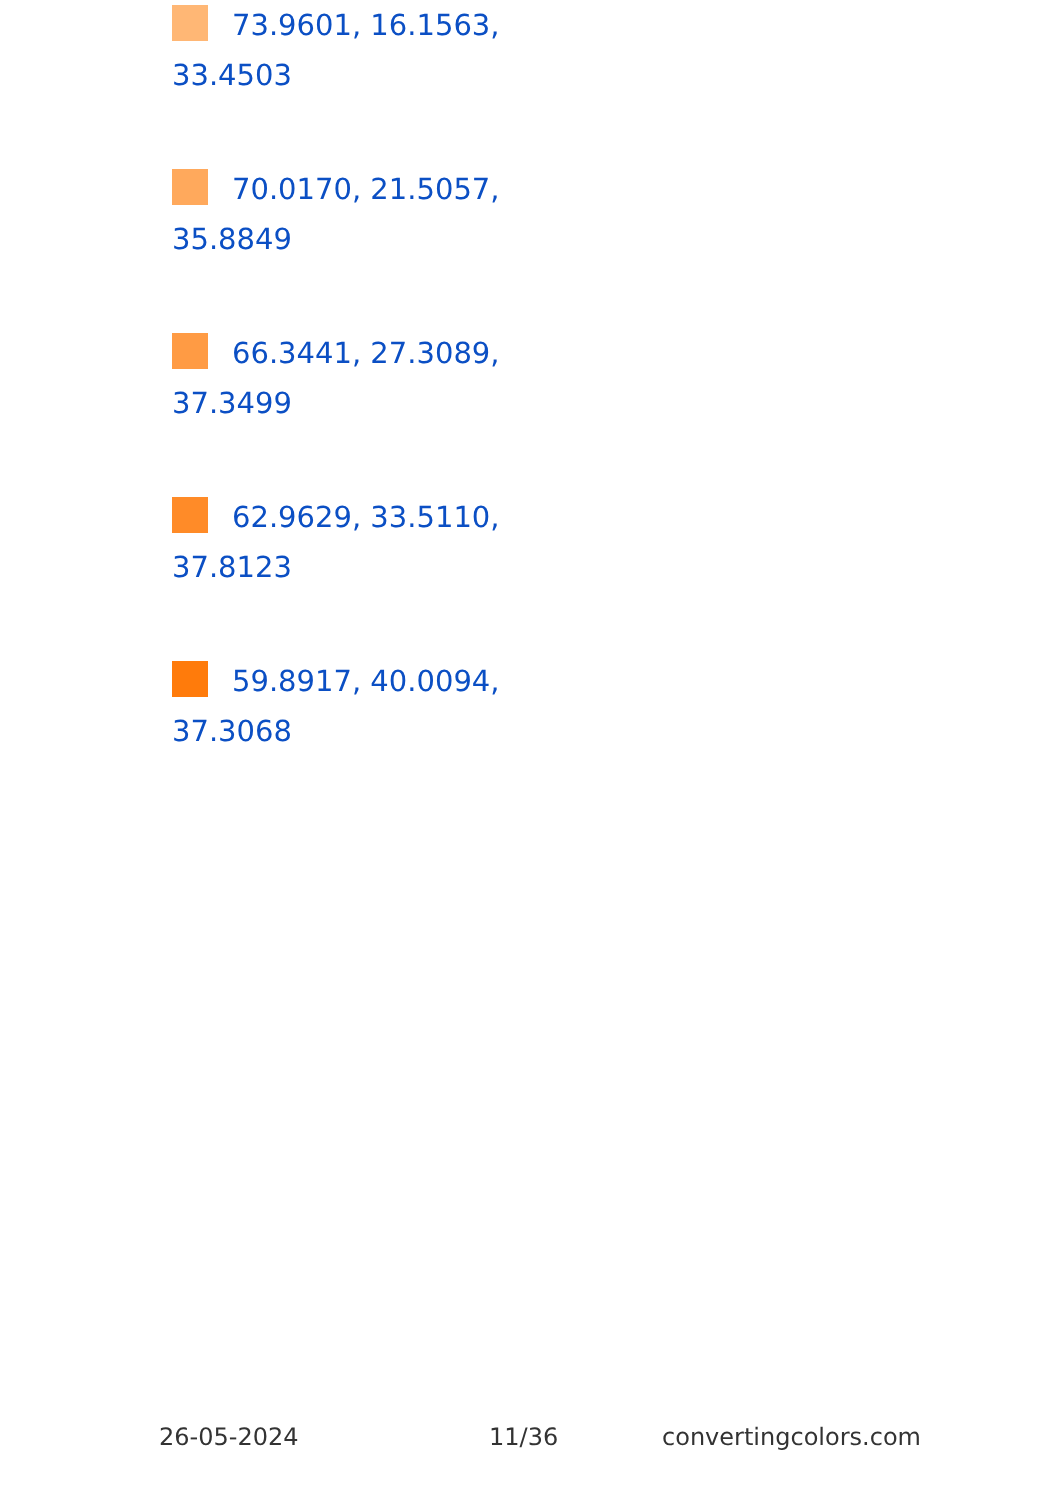73.9601, 16.1563, 33.4503
70.0170, 21.5057, 35.8849
66.3441, 27.3089, 37.3499
62.9629, 33.5110, 37.8123
59.8917, 40.0094, 37.3068
26-05-2024 11/36 convertingcolors.com